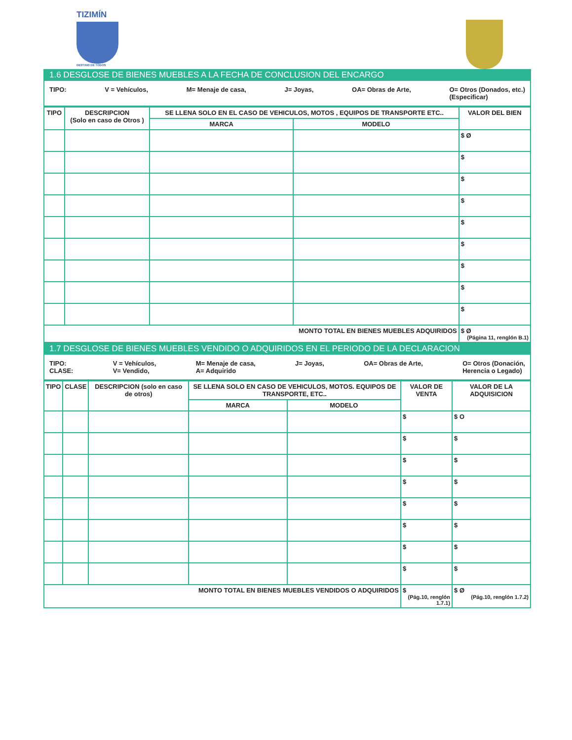TIZIMÍN
DESTINO DE TODOS
1.6 DESGLOSE DE BIENES MUEBLES A LA FECHA DE CONCLUSION DEL ENCARGO
TIPO: V = Vehículos, M= Menaje de casa, J= Joyas, OA= Obras de Arte, O= Otros (Donados, etc.)
(Especificar)
| TIPO | DESCRIPCION (Solo en caso de Otros ) | SE LLENA SOLO EN EL CASO DE VEHICULOS, MOTOS , EQUIPOS DE TRANSPORTE ETC.. | | VALOR DEL BIEN |
| --- | --- | --- | --- | --- |
| | | MARCA | MODELO | |
| | | | | $ Ø |
| | | | | $ |
| | | | | $ |
| | | | | $ |
| | | | | $ |
| | | | | $ |
| | | | | $ |
| | | | | $ |
| | | | | $ |
| MONTO TOTAL EN BIENES MUEBLES ADQUIRIDOS | | | | $ Ø (Página 11, renglón B.1) |
1.7 DESGLOSE DE BIENES MUEBLES VENDIDO O ADQUIRIDOS EN EL PERIODO DE LA DECLARACION
TIPO:
CLASE: V = Vehículos,
V= Vendido, M= Menaje de casa,
A= Adquirido J= Joyas, OA= Obras de Arte, O= Otros (Donación,
Herencia o Legado)
| TIPO | CLASE | DESCRIPCION (solo en caso de otros) | SE LLENA SOLO EN CASO DE VEHICULOS, MOTOS. EQUIPOS DE TRANSPORTE, ETC.. | | VALOR DE VENTA | VALOR DE LA ADQUISICION |
| --- | --- | --- | --- | --- | --- | --- |
| | | | MARCA | MODELO | | |
| | | | | | $ | $ O |
| | | | | | $ | $ |
| | | | | | $ | $ |
| | | | | | $ | $ |
| | | | | | $ | $ |
| | | | | | $ | $ |
| | | | | | $ | $ |
| | | | | | $ | $ |
| MONTO TOTAL EN BIENES MUEBLES VENDIDOS O ADQUIRIDOS | | | | | $ (Pág.10, renglón 1.7.1) | $ Ø (Pág.10, renglón 1.7.2) |